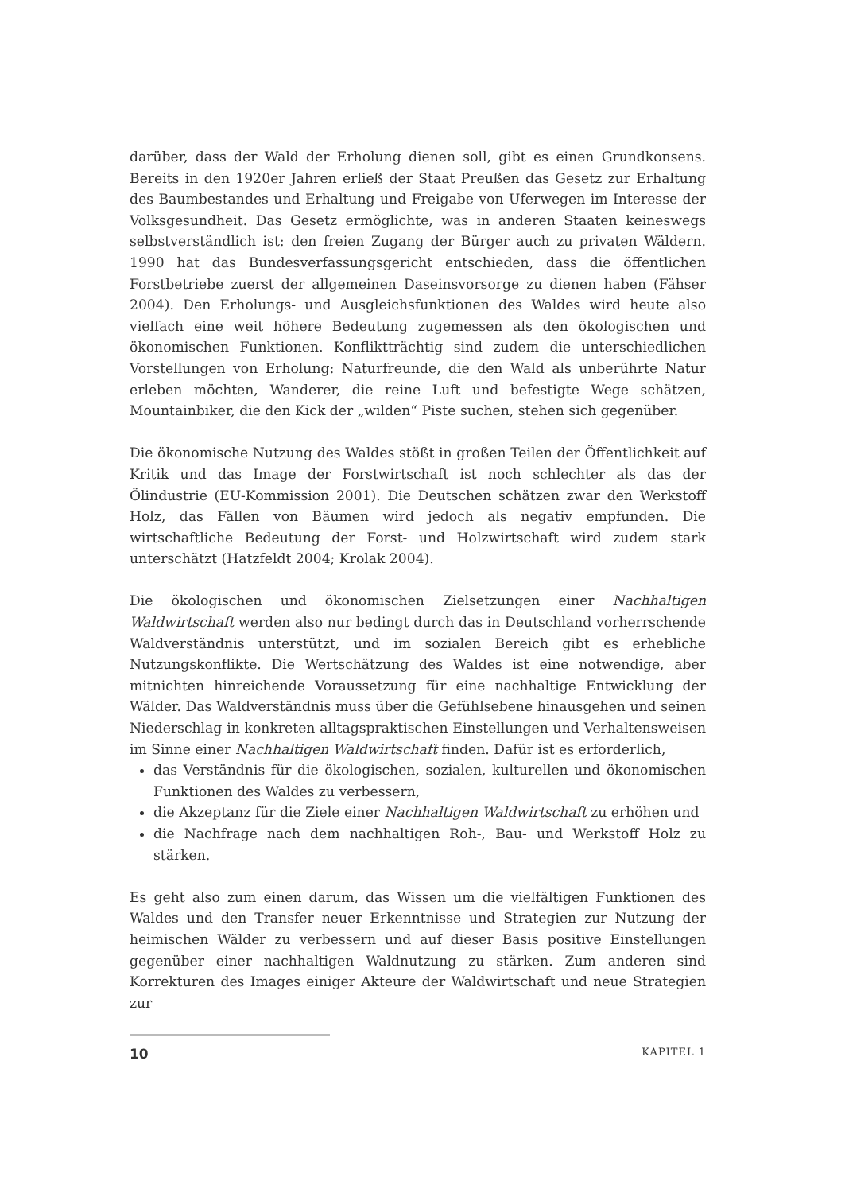darüber, dass der Wald der Erholung dienen soll, gibt es einen Grundkonsens. Bereits in den 1920er Jahren erließ der Staat Preußen das Gesetz zur Erhaltung des Baumbestandes und Erhaltung und Freigabe von Uferwegen im Interesse der Volksgesundheit. Das Gesetz ermöglichte, was in anderen Staaten keineswegs selbstverständlich ist: den freien Zugang der Bürger auch zu privaten Wäldern. 1990 hat das Bundesverfassungsgericht entschieden, dass die öffentlichen Forstbetriebe zuerst der allgemeinen Daseinsvorsorge zu dienen haben (Fähser 2004). Den Erholungs- und Ausgleichsfunktionen des Waldes wird heute also vielfach eine weit höhere Bedeutung zugemessen als den ökologischen und ökonomischen Funktionen. Konfliktträchtig sind zudem die unterschiedlichen Vorstellungen von Erholung: Naturfreunde, die den Wald als unberührte Natur erleben möchten, Wanderer, die reine Luft und befestigte Wege schätzen, Mountainbiker, die den Kick der „wilden“ Piste suchen, stehen sich gegenüber.
Die ökonomische Nutzung des Waldes stößt in großen Teilen der Öffentlichkeit auf Kritik und das Image der Forstwirtschaft ist noch schlechter als das der Ölindustrie (EU-Kommission 2001). Die Deutschen schätzen zwar den Werkstoff Holz, das Fällen von Bäumen wird jedoch als negativ empfunden. Die wirtschaftliche Bedeutung der Forst- und Holzwirtschaft wird zudem stark unterschätzt (Hatzfeldt 2004; Krolak 2004).
Die ökologischen und ökonomischen Zielsetzungen einer Nachhaltigen Waldwirtschaft werden also nur bedingt durch das in Deutschland vorherrschende Waldverständnis unterstützt, und im sozialen Bereich gibt es erhebliche Nutzungskonflikte. Die Wertschätzung des Waldes ist eine notwendige, aber mitnichten hinreichende Voraussetzung für eine nachhaltige Entwicklung der Wälder. Das Waldverständnis muss über die Gefühlsebene hinausgehen und seinen Niederschlag in konkreten alltagspraktischen Einstellungen und Verhaltensweisen im Sinne einer Nachhaltigen Waldwirtschaft finden. Dafür ist es erforderlich,
das Verständnis für die ökologischen, sozialen, kulturellen und ökonomischen Funktionen des Waldes zu verbessern,
die Akzeptanz für die Ziele einer Nachhaltigen Waldwirtschaft zu erhöhen und
die Nachfrage nach dem nachhaltigen Roh-, Bau- und Werkstoff Holz zu stärken.
Es geht also zum einen darum, das Wissen um die vielfältigen Funktionen des Waldes und den Transfer neuer Erkenntnisse und Strategien zur Nutzung der heimischen Wälder zu verbessern und auf dieser Basis positive Einstellungen gegenüber einer nachhaltigen Waldnutzung zu stärken. Zum anderen sind Korrekturen des Images einiger Akteure der Waldwirtschaft und neue Strategien zur
10 KAPITEL 1